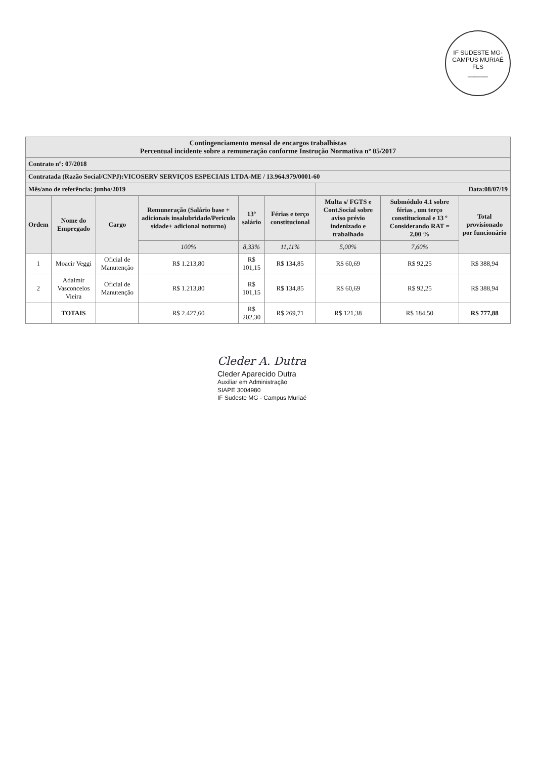IF SUDESTE MG-CAMPUS MURIAÉ
FLS
______
| Contingenciamento mensal de encargos trabalhistas Percentual incidente sobre a remuneração conforme Instrução Normativa nº 05/2017 | | | | | | | | |
| Contrato nº: 07/2018 | | | | | | | | |
| Contratada (Razão Social/CNPJ):VICOSERV SERVIÇOS ESPECIAIS LTDA-ME / 13.964.979/0001-60 | | | | | | | | |
| Mês/ano de referência: junho/2019 | | | | | | Data:08/07/19 | | |
| Ordem | Nome do Empregado | Cargo | Remuneração (Salário base + adicionais insalubridade/Periculo sidade+ adicional noturno) | 13º salário | Férias e terço constitucional | Multa s/ FGTS e Cont.Social sobre aviso prévio indenizado e trabalhado | Submódulo 4.1 sobre férias , um terço constitucional e 13 º Considerando RAT = 2,00 % | Total provisionado por funcionário |
| | | | 100% | 8,33% | 11,11% | 5,00% | 7,60% | |
| 1 | Moacir Veggi | Oficial de Manutenção | R$ 1.213,80 | R$ 101,15 | R$ 134,85 | R$ 60,69 | R$ 92,25 | R$ 388,94 |
| 2 | Adalmir Vasconcelos Vieira | Oficial de Manutenção | R$ 1.213,80 | R$ 101,15 | R$ 134,85 | R$ 60,69 | R$ 92,25 | R$ 388,94 |
| | TOTAIS | | R$ 2.427,60 | R$ 202,30 | R$ 269,71 | R$ 121,38 | R$ 184,50 | R$ 777,88 |
Cleder A. Dutra
Cleder Aparecido Dutra
Auxiliar em Administração
SIAPE 3004980
IF Sudeste MG - Campus Muriaé